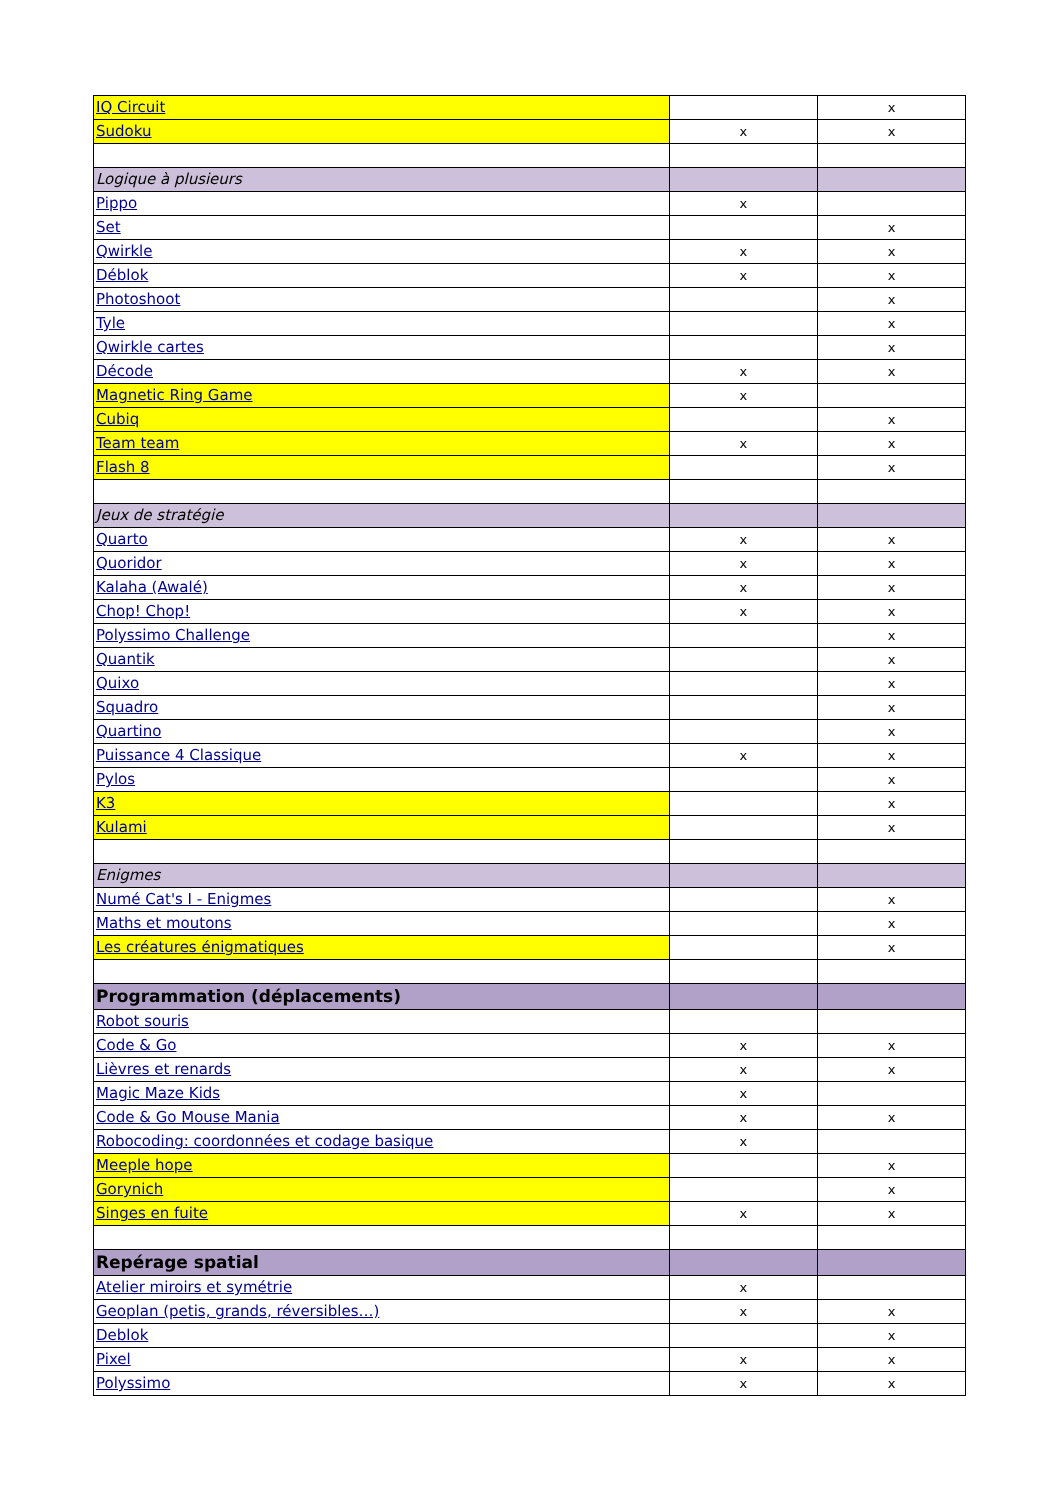| IQ Circuit | | x |
| Sudoku | x | x |
| Logique à plusieurs | | |
| Pippo | x | |
| Set | | x |
| Qwirkle | x | x |
| Déblok | x | x |
| Photoshoot | | x |
| Tyle | | x |
| Qwirkle cartes | | x |
| Décode | x | x |
| Magnetic Ring Game | x | |
| Cubiq | | x |
| Team team | x | x |
| Flash 8 | | x |
| Jeux de stratégie | | |
| Quarto | x | x |
| Quoridor | x | x |
| Kalaha (Awalé) | x | x |
| Chop! Chop! | x | x |
| Polyssimo Challenge | | x |
| Quantik | | x |
| Quixo | | x |
| Squadro | | x |
| Quartino | | x |
| Puissance 4 Classique | x | x |
| Pylos | | x |
| K3 | | x |
| Kulami | | x |
| Enigmes | | |
| Numé Cat's I - Enigmes | | x |
| Maths et moutons | | x |
| Les créatures énigmatiques | | x |
| Programmation (déplacements) | | |
| Robot souris | | |
| Code & Go | x | x |
| Lièvres et renards | x | x |
| Magic Maze Kids | x | |
| Code & Go Mouse Mania | x | x |
| Robocoding: coordonnées et codage basique | x | |
| Meeple hope | | x |
| Gorynich | | x |
| Singes en fuite | x | x |
| Repérage spatial | | |
| Atelier miroirs et symétrie | x | |
| Geoplan (petis, grands, réversibles…) | x | x |
| Deblok | | x |
| Pixel | x | x |
| Polyssimo | x | x |